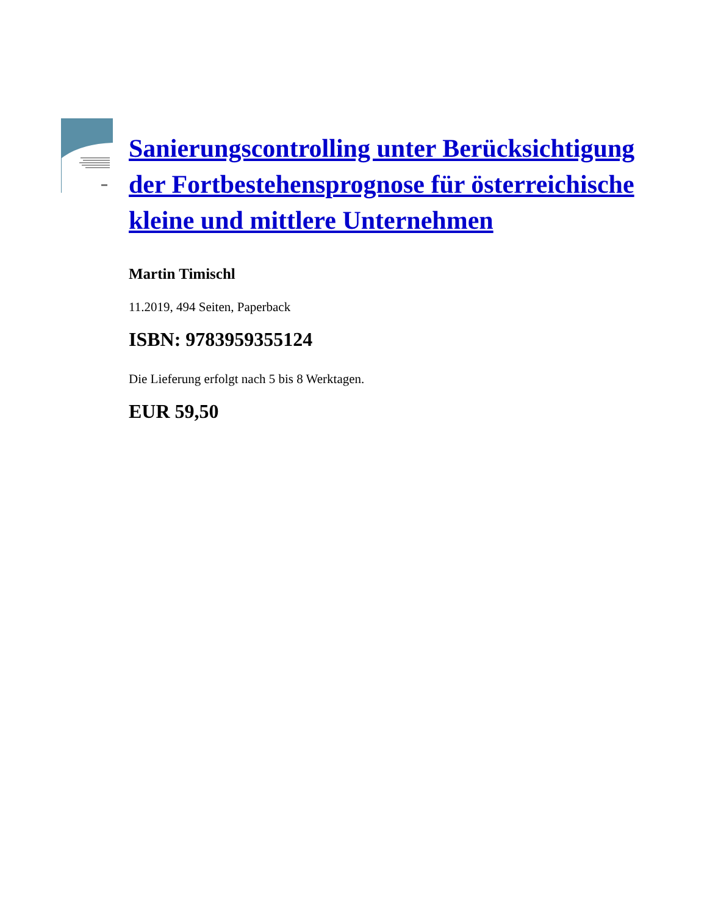Sanierungscontrolling unter Berücksichtigung der Fortbestehensprognose für österreichische kleine und mittlere Unternehmen
Martin Timischl
11.2019, 494 Seiten, Paperback
ISBN: 9783959355124
Die Lieferung erfolgt nach 5 bis 8 Werktagen.
EUR 59,50